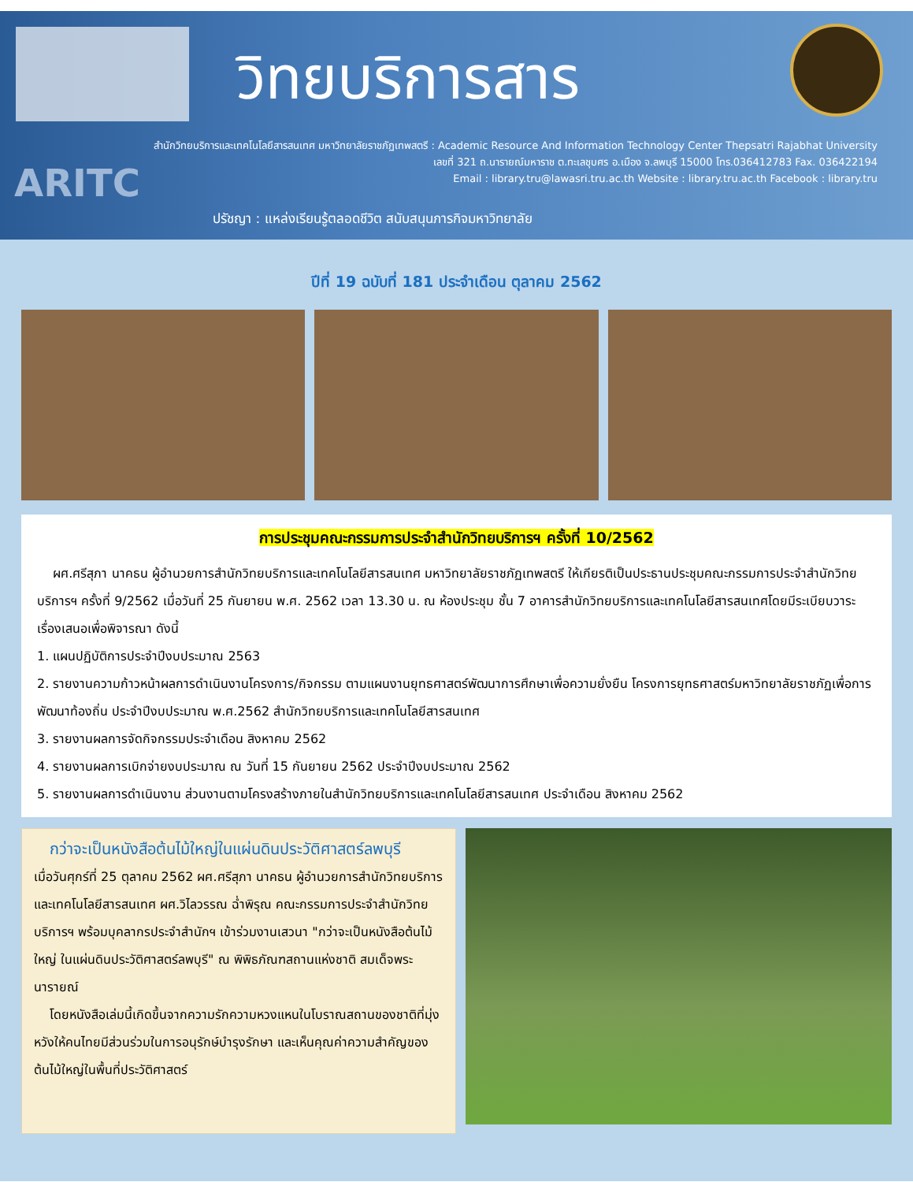วิทยบริการสาร
สำนักวิทยบริการและเทคโนโลยีสารสนเทศ มหาวิทยาลัยราชภัฏเทพสตรี : Academic Resource And Information Technology Center Thepsatri Rajabhat University
เลขที่ 321 ถ.นารายณ์มหาราช ต.ทะเลชุบศร อ.เมือง จ.ลพบุรี 15000 โทร.036412783 Fax. 036422194
Email : library.tru@lawasri.tru.ac.th Website : library.tru.ac.th Facebook : library.tru
ARITC
ปรัชญา : แหล่งเรียนรู้ตลอดชีวิต สนับสนุนภารกิจมหาวิทยาลัย
ปีที่ 19 ฉบับที่ 181 ประจำเดือน ตุลาคม 2562
การประชุมคณะกรรมการประจำสำนักวิทยบริการฯ ครั้งที่ 10/2562
ผศ.ศรีสุภา นาคธน ผู้อำนวยการสำนักวิทยบริการและเทคโนโลยีสารสนเทศ มหาวิทยาลัยราชภัฏเทพสตรี ให้เกียรติเป็นประธานประชุมคณะกรรมการประจำสำนักวิทยบริการฯ ครั้งที่ 9/2562 เมื่อวันที่ 25 กันยายน พ.ศ. 2562 เวลา 13.30 น. ณ ห้องประชุม ชั้น 7 อาคารสำนักวิทยบริการและเทคโนโลยีสารสนเทศโดยมีระเบียบวาระเรื่องเสนอเพื่อพิจารณา ดังนี้
1. แผนปฏิบัติการประจำปีงบประมาณ 2563
2. รายงานความก้าวหน้าผลการดำเนินงานโครงการ/กิจกรรม ตามแผนงานยุทธศาสตร์พัฒนาการศึกษาเพื่อความยั่งยืน โครงการยุทธศาสตร์มหาวิทยาลัยราชภัฏเพื่อการพัฒนาท้องถิ่น ประจำปีงบประมาณ พ.ศ.2562 สำนักวิทยบริการและเทคโนโลยีสารสนเทศ
3. รายงานผลการจัดกิจกรรมประจำเดือน สิงหาคม 2562
4. รายงานผลการเบิกจ่ายงบประมาณ ณ วันที่ 15 กันยายน 2562 ประจำปีงบประมาณ 2562
5. รายงานผลการดำเนินงาน ส่วนงานตามโครงสร้างภายในสำนักวิทยบริการและเทคโนโลยีสารสนเทศ ประจำเดือน สิงหาคม 2562
กว่าจะเป็นหนังสือต้นไม้ใหญ่ในแผ่นดินประวัติศาสตร์ลพบุรี
เมื่อวันศุกร์ที่ 25 ตุลาคม 2562 ผศ.ศรีสุภา นาคธน ผู้อำนวยการสำนักวิทยบริการและเทคโนโลยีสารสนเทศ ผศ.วิไลวรรณ ฉ่ำพิรุณ คณะกรรมการประจำสำนักวิทยบริการฯ พร้อมบุคลากรประจำสำนักฯ เข้าร่วมงานเสวนา "กว่าจะเป็นหนังสือต้นไม้ใหญ่ ในแผ่นดินประวัติศาสตร์ลพบุรี" ณ พิพิธภัณฑสถานแห่งชาติ สมเด็จพระนารายณ์
โดยหนังสือเล่มนี้เกิดขึ้นจากความรักความหวงแหนในโบราณสถานของชาติที่มุ่งหวังให้คนไทยมีส่วนร่วมในการอนุรักษ์บำรุงรักษา และเห็นคุณค่าความสำคัญของต้นไม้ใหญ่ในพื้นที่ประวัติศาสตร์